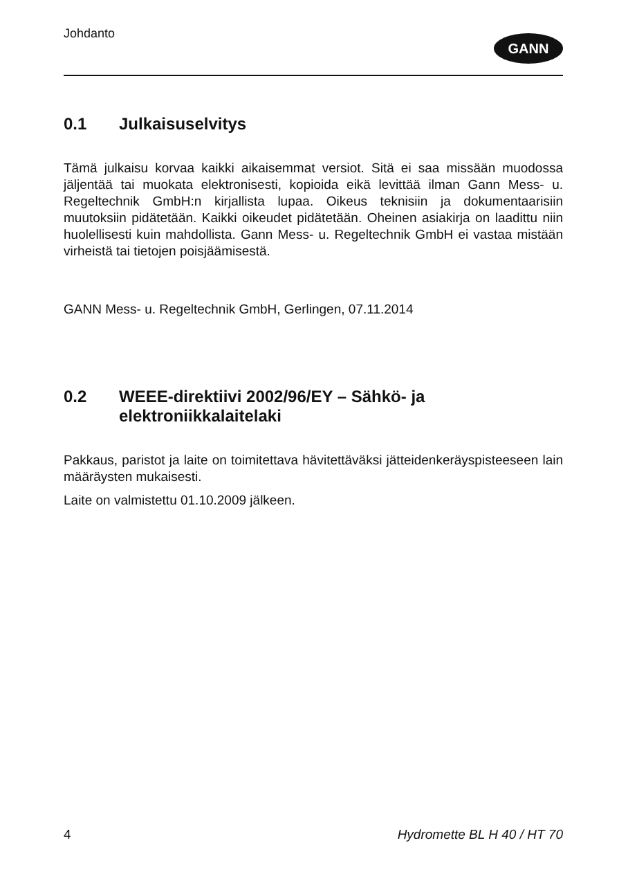Johdanto
GANN
0.1 Julkaisuselvitys
Tämä julkaisu korvaa kaikki aikaisemmat versiot. Sitä ei saa missään muodossa jäljentää tai muokata elektronisesti, kopioida eikä levittää ilman Gann Mess- u. Regeltechnik GmbH:n kirjallista lupaa. Oikeus teknisiin ja dokumentaarisiin muutoksiin pidätetään. Kaikki oikeudet pidätetään. Oheinen asiakirja on laadittu niin huolellisesti kuin mahdollista. Gann Mess- u. Regeltechnik GmbH ei vastaa mistään virheistä tai tietojen poisjäämisestä.
GANN Mess- u. Regeltechnik GmbH, Gerlingen, 07.11.2014
0.2 WEEE-direktiivi 2002/96/EY – Sähkö- ja elektroniikkalaitelaki
Pakkaus, paristot ja laite on toimitettava hävitettäväksi jätteidenkeräyspisteeseen lain määräysten mukaisesti.
Laite on valmistettu 01.10.2009 jälkeen.
4 Hydromette BL H 40 / HT 70